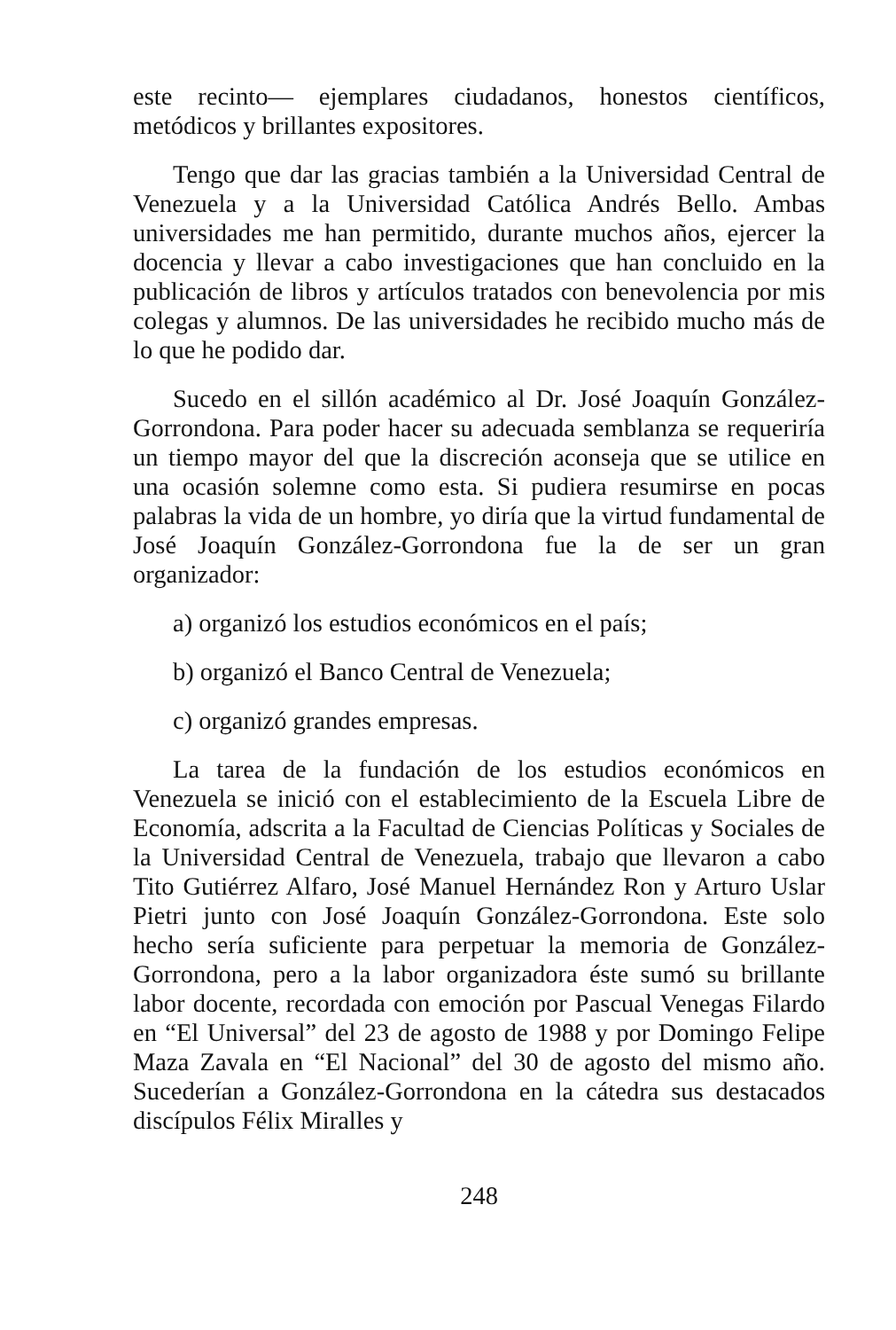este recinto— ejemplares ciudadanos, honestos científicos, metódicos y brillantes expositores.
Tengo que dar las gracias también a la Universidad Central de Venezuela y a la Universidad Católica Andrés Bello. Ambas universidades me han permitido, durante muchos años, ejercer la docencia y llevar a cabo investigaciones que han concluido en la publicación de libros y artículos tratados con benevolencia por mis colegas y alumnos. De las universidades he recibido mucho más de lo que he podido dar.
Sucedo en el sillón académico al Dr. José Joaquín González-Gorrondona. Para poder hacer su adecuada semblanza se requeriría un tiempo mayor del que la discreción aconseja que se utilice en una ocasión solemne como esta. Si pudiera resumirse en pocas palabras la vida de un hombre, yo diría que la virtud fundamental de José Joaquín González-Gorrondona fue la de ser un gran organizador:
a) organizó los estudios económicos en el país;
b) organizó el Banco Central de Venezuela;
c) organizó grandes empresas.
La tarea de la fundación de los estudios económicos en Venezuela se inició con el establecimiento de la Escuela Libre de Economía, adscrita a la Facultad de Ciencias Políticas y Sociales de la Universidad Central de Venezuela, trabajo que llevaron a cabo Tito Gutiérrez Alfaro, José Manuel Hernández Ron y Arturo Uslar Pietri junto con José Joaquín González-Gorrondona. Este solo hecho sería suficiente para perpetuar la memoria de González-Gorrondona, pero a la labor organizadora éste sumó su brillante labor docente, recordada con emoción por Pascual Venegas Filardo en “El Universal” del 23 de agosto de 1988 y por Domingo Felipe Maza Zavala en “El Nacional” del 30 de agosto del mismo año. Sucederían a González-Gorrondona en la cátedra sus destacados discípulos Félix Miralles y
248